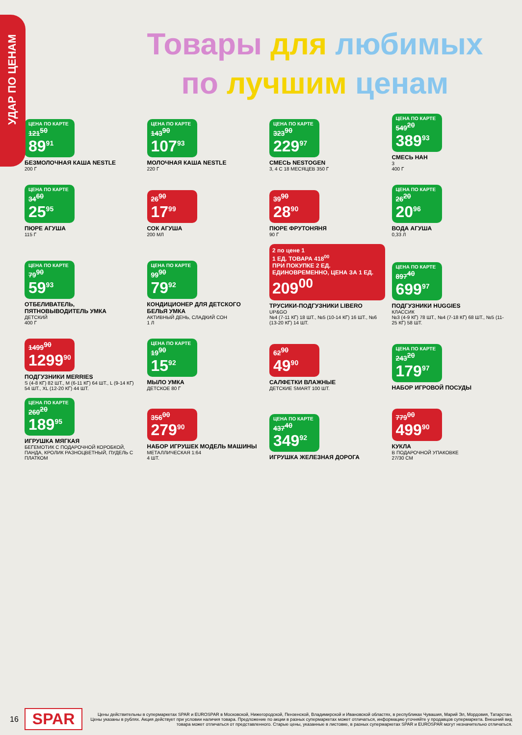УДАР ПО ЦЕНАМ
Товары для любимых
по лучшим ценам
ЦЕНА ПО КАРТЕ
121<sup>50</sup>
89<sup>91</sup>
БЕЗМОЛОЧНАЯ КАША NESTLE
200 Г
ЦЕНА ПО КАРТЕ
143<sup>90</sup>
107<sup>93</sup>
МОЛОЧНАЯ КАША NESTLE
220 Г
ЦЕНА ПО КАРТЕ
323<sup>90</sup>
229<sup>97</sup>
СМЕСЬ NESTOGEN
3, 4 С 18 МЕСЯЦЕВ 350 Г
ЦЕНА ПО КАРТЕ
549<sup>20</sup>
389<sup>93</sup>
СМЕСЬ НАН
3
400 Г
ЦЕНА ПО КАРТЕ
34<sup>60</sup>
25<sup>95</sup>
ПЮРЕ АГУША
115 Г
26<sup>90</sup>
17<sup>99</sup>
СОК АГУША
200 МЛ
39<sup>90</sup>
28<sup>90</sup>
ПЮРЕ ФРУТОНЯНЯ
90 Г
ЦЕНА ПО КАРТЕ
26<sup>20</sup>
20<sup>96</sup>
ВОДА АГУША
0,33 Л
ЦЕНА ПО КАРТЕ
79<sup>90</sup>
59<sup>93</sup>
ОТБЕЛИВАТЕЛЬ, ПЯТНОВЫВОДИТЕЛЬ УМКА
ДЕТСКИЙ
400 Г
ЦЕНА ПО КАРТЕ
99<sup>90</sup>
79<sup>92</sup>
КОНДИЦИОНЕР ДЛЯ ДЕТСКОГО БЕЛЬЯ УМКА
АКТИВНЫЙ ДЕНЬ, СЛАДКИЙ СОН
1 Л
2 по цене 1
1 ЕД. ТОВАРА 418<sup>00</sup>
ПРИ ПОКУПКЕ 2 ЕД. ЕДИНОВРЕМЕННО, ЦЕНА ЗА 1 ЕД.
209<sup>00</sup>
ТРУСИКИ-ПОДГУЗНИКИ LIBERO
UP&GO
№4 (7-11 КГ) 18 ШТ., №5 (10-14 КГ) 16 ШТ., №6 (13-20 КГ) 14 ШТ.
ЦЕНА ПО КАРТЕ
897<sup>40</sup>
699<sup>97</sup>
ПОДГУЗНИКИ HUGGIES
КЛАССИК
№3 (4-9 КГ) 78 ШТ., №4 (7-18 КГ) 68 ШТ., №5 (11-25 КГ) 58 ШТ.
1499<sup>90</sup>
1299<sup>90</sup>
ПОДГУЗНИКИ MERRIES
S (4-8 КГ) 82 ШТ., M (6-11 КГ) 64 ШТ., L (9-14 КГ) 54 ШТ., XL (12-20 КГ) 44 ШТ.
ЦЕНА ПО КАРТЕ
19<sup>90</sup>
15<sup>92</sup>
МЫЛО УМКА
ДЕТСКОЕ 80 Г
62<sup>90</sup>
49<sup>90</sup>
САЛФЕТКИ ВЛАЖНЫЕ
ДЕТСКИЕ SMART 100 ШТ.
ЦЕНА ПО КАРТЕ
243<sup>20</sup>
179<sup>97</sup>
НАБОР ИГРОВОЙ ПОСУДЫ
ЦЕНА ПО КАРТЕ
260<sup>20</sup>
189<sup>95</sup>
ИГРУШКА МЯГКАЯ
БЕГЕМОТИК С ПОДАРОЧНОЙ КОРОБКОЙ, ПАНДА, КРОЛИК РАЗНОЦВЕТНЫЙ, ПУДЕЛЬ С ПЛАТКОМ
356<sup>00</sup>
279<sup>90</sup>
НАБОР ИГРУШЕК МОДЕЛЬ МАШИНЫ
МЕТАЛЛИЧЕСКАЯ 1:64
4 ШТ.
ЦЕНА ПО КАРТЕ
437<sup>40</sup>
349<sup>92</sup>
ИГРУШКА ЖЕЛЕЗНАЯ ДОРОГА
779<sup>00</sup>
499<sup>90</sup>
КУКЛА
В ПОДАРОЧНОЙ УПАКОВКЕ
27/30 СМ
16 SPAR
Цены действительны в супермаркетах SPAR и EUROSPAR в Московской, Нижегородской, Пензенской, Владимирской и Ивановской областях, в республиках Чувашия, Марий Эл, Мордовия, Татарстан. Цены указаны в рублях. Акция действует при условии наличия товара. Предложение по акции в разных супермаркетах может отличаться, информацию уточняйте у продавцов супермаркета. Внешний вид товара может отличаться от представленного. Старые цены, указанные в листовке, в разных супермаркетах SPAR и EUROSPAR могут незначительно отличаться.